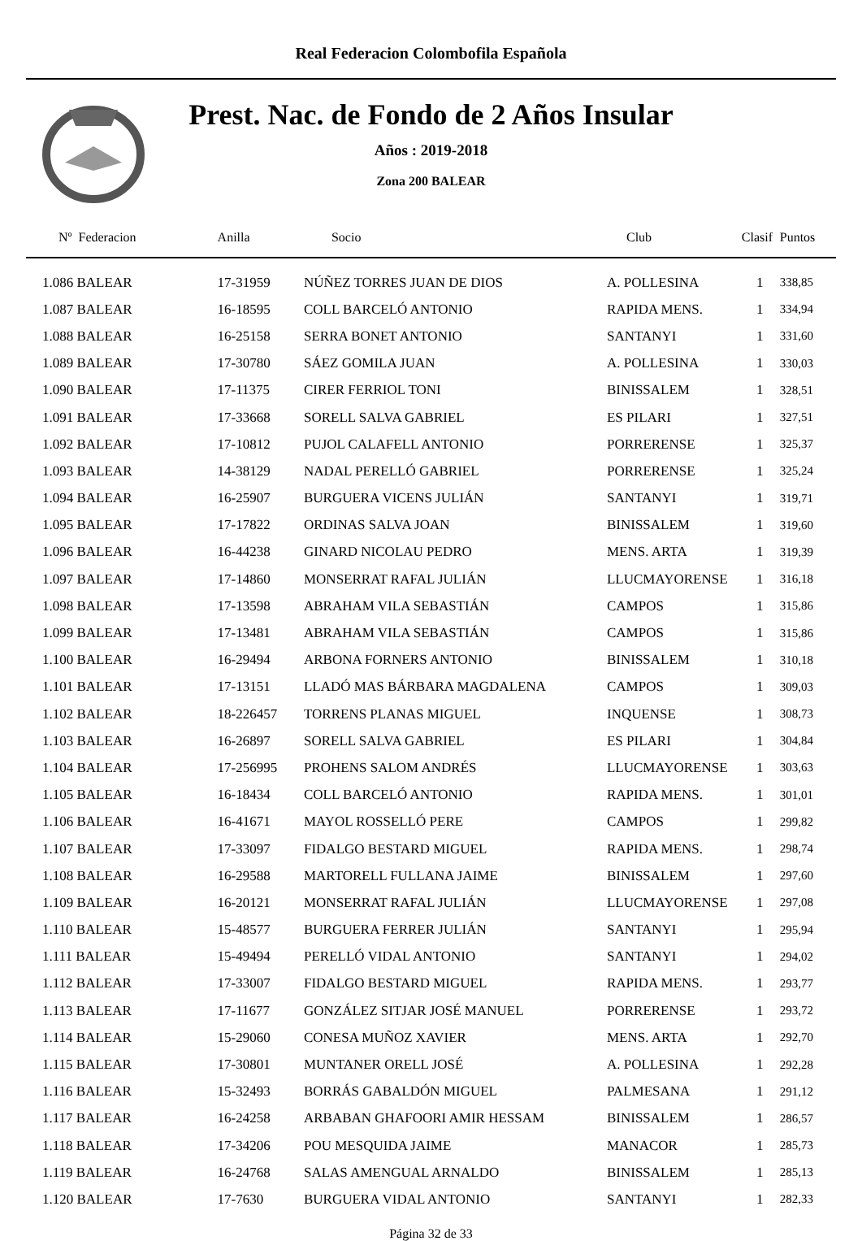Real Federacion Colombofila Española
Prest. Nac. de Fondo de 2 Años Insular
Años : 2019-2018
Zona 200 BALEAR
| Nº Federacion | Anilla | Socio | Club | Clasif | Puntos |
| --- | --- | --- | --- | --- | --- |
| 1.086 BALEAR | 17-31959 | NÚÑEZ TORRES JUAN DE DIOS | A. POLLESINA | 1 | 338,85 |
| 1.087 BALEAR | 16-18595 | COLL BARCELÓ ANTONIO | RAPIDA MENS. | 1 | 334,94 |
| 1.088 BALEAR | 16-25158 | SERRA BONET ANTONIO | SANTANYI | 1 | 331,60 |
| 1.089 BALEAR | 17-30780 | SÁEZ GOMILA JUAN | A. POLLESINA | 1 | 330,03 |
| 1.090 BALEAR | 17-11375 | CIRER FERRIOL TONI | BINISSALEM | 1 | 328,51 |
| 1.091 BALEAR | 17-33668 | SORELL SALVA GABRIEL | ES PILARI | 1 | 327,51 |
| 1.092 BALEAR | 17-10812 | PUJOL CALAFELL ANTONIO | PORRERENSE | 1 | 325,37 |
| 1.093 BALEAR | 14-38129 | NADAL PERELLÓ GABRIEL | PORRERENSE | 1 | 325,24 |
| 1.094 BALEAR | 16-25907 | BURGUERA VICENS JULIÁN | SANTANYI | 1 | 319,71 |
| 1.095 BALEAR | 17-17822 | ORDINAS SALVA JOAN | BINISSALEM | 1 | 319,60 |
| 1.096 BALEAR | 16-44238 | GINARD NICOLAU PEDRO | MENS. ARTA | 1 | 319,39 |
| 1.097 BALEAR | 17-14860 | MONSERRAT RAFAL JULIÁN | LLUCMAYORENSE | 1 | 316,18 |
| 1.098 BALEAR | 17-13598 | ABRAHAM VILA SEBASTIÁN | CAMPOS | 1 | 315,86 |
| 1.099 BALEAR | 17-13481 | ABRAHAM VILA SEBASTIÁN | CAMPOS | 1 | 315,86 |
| 1.100 BALEAR | 16-29494 | ARBONA FORNERS ANTONIO | BINISSALEM | 1 | 310,18 |
| 1.101 BALEAR | 17-13151 | LLADÓ MAS BÁRBARA MAGDALENA | CAMPOS | 1 | 309,03 |
| 1.102 BALEAR | 18-226457 | TORRENS PLANAS MIGUEL | INQUENSE | 1 | 308,73 |
| 1.103 BALEAR | 16-26897 | SORELL SALVA GABRIEL | ES PILARI | 1 | 304,84 |
| 1.104 BALEAR | 17-256995 | PROHENS SALOM ANDRÉS | LLUCMAYORENSE | 1 | 303,63 |
| 1.105 BALEAR | 16-18434 | COLL BARCELÓ ANTONIO | RAPIDA MENS. | 1 | 301,01 |
| 1.106 BALEAR | 16-41671 | MAYOL ROSSELLÓ PERE | CAMPOS | 1 | 299,82 |
| 1.107 BALEAR | 17-33097 | FIDALGO BESTARD MIGUEL | RAPIDA MENS. | 1 | 298,74 |
| 1.108 BALEAR | 16-29588 | MARTORELL FULLANA JAIME | BINISSALEM | 1 | 297,60 |
| 1.109 BALEAR | 16-20121 | MONSERRAT RAFAL JULIÁN | LLUCMAYORENSE | 1 | 297,08 |
| 1.110 BALEAR | 15-48577 | BURGUERA FERRER JULIÁN | SANTANYI | 1 | 295,94 |
| 1.111 BALEAR | 15-49494 | PERELLÓ VIDAL ANTONIO | SANTANYI | 1 | 294,02 |
| 1.112 BALEAR | 17-33007 | FIDALGO BESTARD MIGUEL | RAPIDA MENS. | 1 | 293,77 |
| 1.113 BALEAR | 17-11677 | GONZÁLEZ SITJAR JOSÉ MANUEL | PORRERENSE | 1 | 293,72 |
| 1.114 BALEAR | 15-29060 | CONESA MUÑOZ XAVIER | MENS. ARTA | 1 | 292,70 |
| 1.115 BALEAR | 17-30801 | MUNTANER ORELL JOSÉ | A. POLLESINA | 1 | 292,28 |
| 1.116 BALEAR | 15-32493 | BORRÁS GABALDÓN MIGUEL | PALMESANA | 1 | 291,12 |
| 1.117 BALEAR | 16-24258 | ARBABAN GHAFOORI AMIR HESSAM | BINISSALEM | 1 | 286,57 |
| 1.118 BALEAR | 17-34206 | POU MESQUIDA JAIME | MANACOR | 1 | 285,73 |
| 1.119 BALEAR | 16-24768 | SALAS AMENGUAL ARNALDO | BINISSALEM | 1 | 285,13 |
| 1.120 BALEAR | 17-7630 | BURGUERA VIDAL ANTONIO | SANTANYI | 1 | 282,33 |
Página 32 de 33